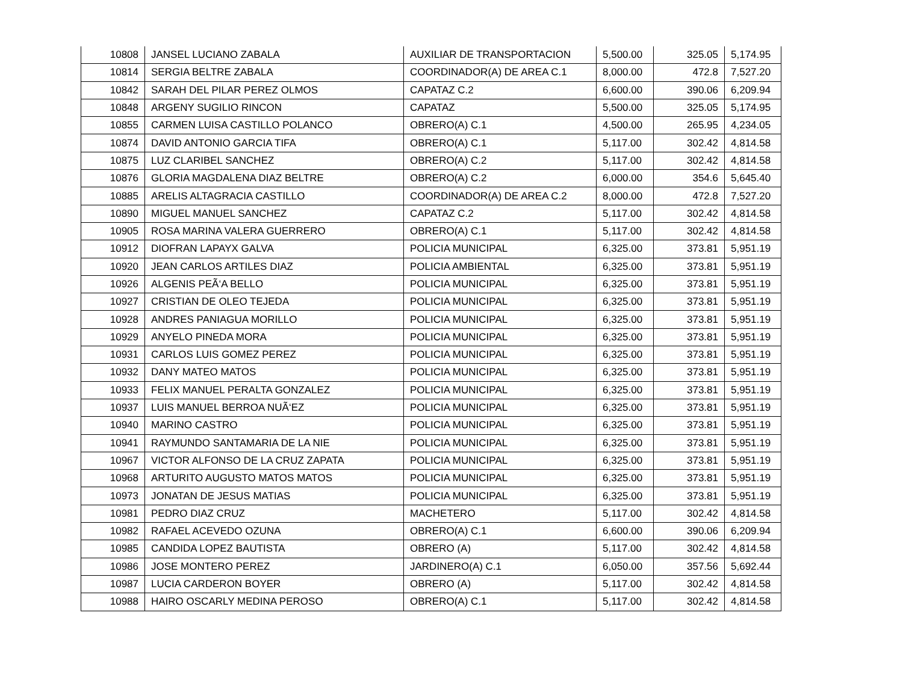| 10808 | JANSEL LUCIANO ZABALA | AUXILIAR DE TRANSPORTACION | 5,500.00 | 325.05 | 5,174.95 |
| 10814 | SERGIA BELTRE ZABALA | COORDINADOR(A) DE AREA C.1 | 8,000.00 | 472.8 | 7,527.20 |
| 10842 | SARAH DEL PILAR PEREZ OLMOS | CAPATAZ C.2 | 6,600.00 | 390.06 | 6,209.94 |
| 10848 | ARGENY SUGILIO RINCON | CAPATAZ | 5,500.00 | 325.05 | 5,174.95 |
| 10855 | CARMEN LUISA CASTILLO POLANCO | OBRERO(A) C.1 | 4,500.00 | 265.95 | 4,234.05 |
| 10874 | DAVID ANTONIO GARCIA TIFA | OBRERO(A) C.1 | 5,117.00 | 302.42 | 4,814.58 |
| 10875 | LUZ CLARIBEL SANCHEZ | OBRERO(A) C.2 | 5,117.00 | 302.42 | 4,814.58 |
| 10876 | GLORIA MAGDALENA DIAZ BELTRE | OBRERO(A) C.2 | 6,000.00 | 354.6 | 5,645.40 |
| 10885 | ARELIS ALTAGRACIA CASTILLO | COORDINADOR(A) DE AREA C.2 | 8,000.00 | 472.8 | 7,527.20 |
| 10890 | MIGUEL MANUEL SANCHEZ | CAPATAZ C.2 | 5,117.00 | 302.42 | 4,814.58 |
| 10905 | ROSA MARINA VALERA GUERRERO | OBRERO(A) C.1 | 5,117.00 | 302.42 | 4,814.58 |
| 10912 | DIOFRAN LAPAYX GALVA | POLICIA MUNICIPAL | 6,325.00 | 373.81 | 5,951.19 |
| 10920 | JEAN CARLOS ARTILES DIAZ | POLICIA AMBIENTAL | 6,325.00 | 373.81 | 5,951.19 |
| 10926 | ALGENIS PEÃ‘A BELLO | POLICIA MUNICIPAL | 6,325.00 | 373.81 | 5,951.19 |
| 10927 | CRISTIAN DE OLEO TEJEDA | POLICIA MUNICIPAL | 6,325.00 | 373.81 | 5,951.19 |
| 10928 | ANDRES PANIAGUA MORILLO | POLICIA MUNICIPAL | 6,325.00 | 373.81 | 5,951.19 |
| 10929 | ANYELO PINEDA MORA | POLICIA MUNICIPAL | 6,325.00 | 373.81 | 5,951.19 |
| 10931 | CARLOS LUIS GOMEZ PEREZ | POLICIA MUNICIPAL | 6,325.00 | 373.81 | 5,951.19 |
| 10932 | DANY MATEO MATOS | POLICIA MUNICIPAL | 6,325.00 | 373.81 | 5,951.19 |
| 10933 | FELIX MANUEL PERALTA GONZALEZ | POLICIA MUNICIPAL | 6,325.00 | 373.81 | 5,951.19 |
| 10937 | LUIS MANUEL BERROA NUÃ‘EZ | POLICIA MUNICIPAL | 6,325.00 | 373.81 | 5,951.19 |
| 10940 | MARINO CASTRO | POLICIA MUNICIPAL | 6,325.00 | 373.81 | 5,951.19 |
| 10941 | RAYMUNDO SANTAMARIA DE LA NIE | POLICIA MUNICIPAL | 6,325.00 | 373.81 | 5,951.19 |
| 10967 | VICTOR ALFONSO DE LA CRUZ ZAPATA | POLICIA MUNICIPAL | 6,325.00 | 373.81 | 5,951.19 |
| 10968 | ARTURITO AUGUSTO MATOS MATOS | POLICIA MUNICIPAL | 6,325.00 | 373.81 | 5,951.19 |
| 10973 | JONATAN DE JESUS MATIAS | POLICIA MUNICIPAL | 6,325.00 | 373.81 | 5,951.19 |
| 10981 | PEDRO DIAZ CRUZ | MACHETERO | 5,117.00 | 302.42 | 4,814.58 |
| 10982 | RAFAEL ACEVEDO OZUNA | OBRERO(A) C.1 | 6,600.00 | 390.06 | 6,209.94 |
| 10985 | CANDIDA LOPEZ BAUTISTA | OBRERO (A) | 5,117.00 | 302.42 | 4,814.58 |
| 10986 | JOSE MONTERO PEREZ | JARDINERO(A) C.1 | 6,050.00 | 357.56 | 5,692.44 |
| 10987 | LUCIA CARDERON BOYER | OBRERO (A) | 5,117.00 | 302.42 | 4,814.58 |
| 10988 | HAIRO OSCARLY MEDINA PEROSO | OBRERO(A) C.1 | 5,117.00 | 302.42 | 4,814.58 |